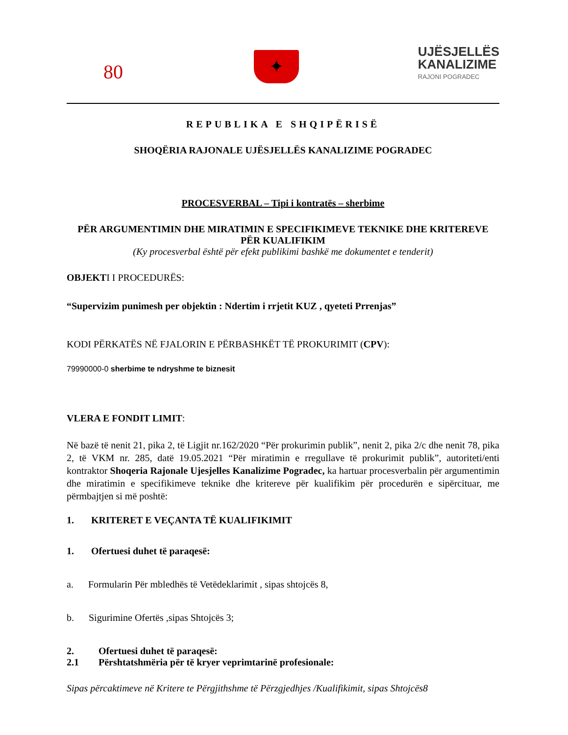80
✦
UJËSJELLËS
KANALIZIME
RAJONI POGRADEC
REPUBLIKA E SHQIPËRISË
SHOQËRIA RAJONALE UJËSJELLËS KANALIZIME POGRADEC
PROCESVERBAL – Tipi i kontratës – sherbime
PËR ARGUMENTIMIN DHE MIRATIMIN E SPECIFIKIMEVE TEKNIKE DHE KRITEREVE PËR KUALIFIKIM
(Ky procesverbal është për efekt publikimi bashkë me dokumentet e tenderit)
OBJEKTI I PROCEDURËS:
“Supervizim punimesh per objektin : Ndertim i rrjetit KUZ , qyeteti Prrenjas”
KODI PËRKATËS NË FJALORIN E PËRBASHKËT TË PROKURIMIT (CPV):
79990000-0 sherbime te ndryshme te biznesit
VLERA E FONDIT LIMIT:
Në bazë të nenit 21, pika 2, të Ligjit nr.162/2020 “Për prokurimin publik”, nenit 2, pika 2/c dhe nenit 78, pika 2, të VKM nr. 285, datë 19.05.2021 “Për miratimin e rregullave të prokurimit publik”, autoriteti/enti kontraktor Shoqeria Rajonale Ujesjelles Kanalizime Pogradec, ka hartuar procesverbalin për argumentimin dhe miratimin e specifikimeve teknike dhe kritereve për kualifikim për procedurën e sipërcituar, me përmbajtjen si më poshtë:
1. KRITERET E VEÇANTA TË KUALIFIKIMIT
1. Ofertuesi duhet të paraqesë:
a. Formularin Për mbledhës të Vetëdeklarimit , sipas shtojcës 8,
b. Sigurimine Ofertës ,sipas Shtojcës 3;
2. Ofertuesi duhet të paraqesë:
2.1 Përshtatshmëria për të kryer veprimtarinë profesionale:
Sipas përcaktimeve në Kritere te Përgjithshme të Përzgjedhjes /Kualifikimit, sipas Shtojcës8